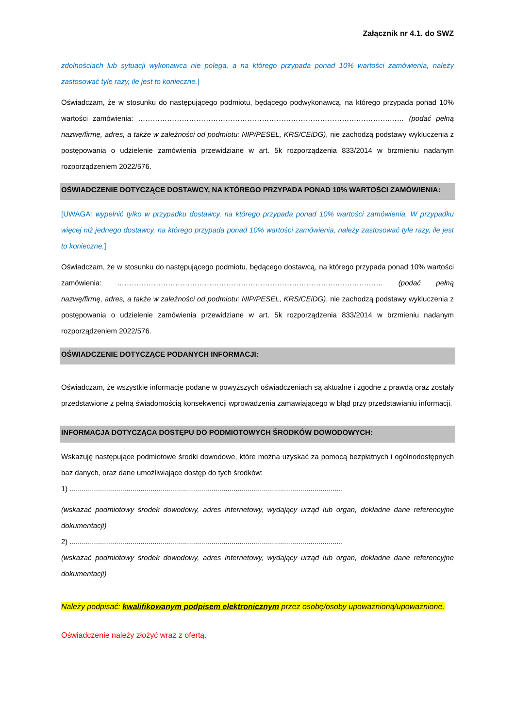Załącznik nr 4.1. do SWZ
zdolnościach lub sytuacji wykonawca nie polega, a na którego przypada ponad 10% wartości zamówienia, należy zastosować tyle razy, ile jest to konieczne.]
Oświadczam, że w stosunku do następującego podmiotu, będącego podwykonawcą, na którego przypada ponad 10% wartości zamówienia: ……………………………………………………………………………….………….…… (podać pełną nazwę/firmę, adres, a także w zależności od podmiotu: NIP/PESEL, KRS/CEiDG), nie zachodzą podstawy wykluczenia z postępowania o udzielenie zamówienia przewidziane w art. 5k rozporządzenia 833/2014 w brzmieniu nadanym rozporządzeniem 2022/576.
OŚWIADCZENIE DOTYCZĄCE DOSTAWCY, NA KTÓREGO PRZYPADA PONAD 10% WARTOŚCI ZAMÓWIENIA:
[UWAGA: wypełnić tylko w przypadku dostawcy, na którego przypada ponad 10% wartości zamówienia. W przypadku więcej niż jednego dostawcy, na którego przypada ponad 10% wartości zamówienia, należy zastosować tyle razy, ile jest to konieczne.]
Oświadczam, że w stosunku do następującego podmiotu, będącego dostawcą, na którego przypada ponad 10% wartości zamówienia: ……………………………………………………………………………….………….…… (podać pełną nazwę/firmę, adres, a także w zależności od podmiotu: NIP/PESEL, KRS/CEiDG), nie zachodzą podstawy wykluczenia z postępowania o udzielenie zamówienia przewidziane w art. 5k rozporządzenia 833/2014 w brzmieniu nadanym rozporządzeniem 2022/576.
OŚWIADCZENIE DOTYCZĄCE PODANYCH INFORMACJI:
Oświadczam, że wszystkie informacje podane w powyższych oświadczeniach są aktualne i zgodne z prawdą oraz zostały przedstawione z pełną świadomością konsekwencji wprowadzenia zamawiającego w błąd przy przedstawianiu informacji.
INFORMACJA DOTYCZĄCA DOSTĘPU DO PODMIOTOWYCH ŚRODKÓW DOWODOWYCH:
Wskazuję następujące podmiotowe środki dowodowe, które można uzyskać za pomocą bezpłatnych i ogólnodostępnych baz danych, oraz dane umożliwiające dostęp do tych środków:
1) .......................................................................................................................................
(wskazać podmiotowy środek dowodowy, adres internetowy, wydający urząd lub organ, dokładne dane referencyjne dokumentacji)
2) .......................................................................................................................................
(wskazać podmiotowy środek dowodowy, adres internetowy, wydający urząd lub organ, dokładne dane referencyjne dokumentacji)
Należy podpisać: kwalifikowanym podpisem elektronicznym przez osobę/osoby upoważnioną/upoważnione.
Oświadczenie należy złożyć wraz z ofertą.